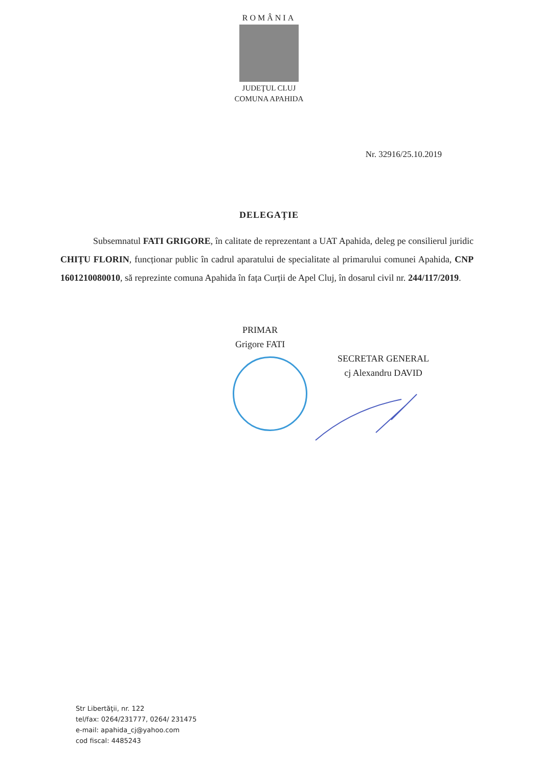ROMÂNIA
JUDEŢUL CLUJ
COMUNA APAHIDA
Nr. 32916/25.10.2019
DELEGAȚIE
Subsemnatul FATI GRIGORE, în calitate de reprezentant a UAT Apahida, deleg pe consilierul juridic CHIȚU FLORIN, funcționar public în cadrul aparatului de specialitate al primarului comunei Apahida, CNP 1601210080010, să reprezinte comuna Apahida în fața Curții de Apel Cluj, în dosarul civil nr. 244/117/2019.
PRIMAR
Grigore FATI
SECRETAR GENERAL
cj Alexandru DAVID
Str Libertăţii, nr. 122
tel/fax: 0264/231777, 0264/ 231475
e-mail: apahida_cj@yahoo.com
cod fiscal: 4485243